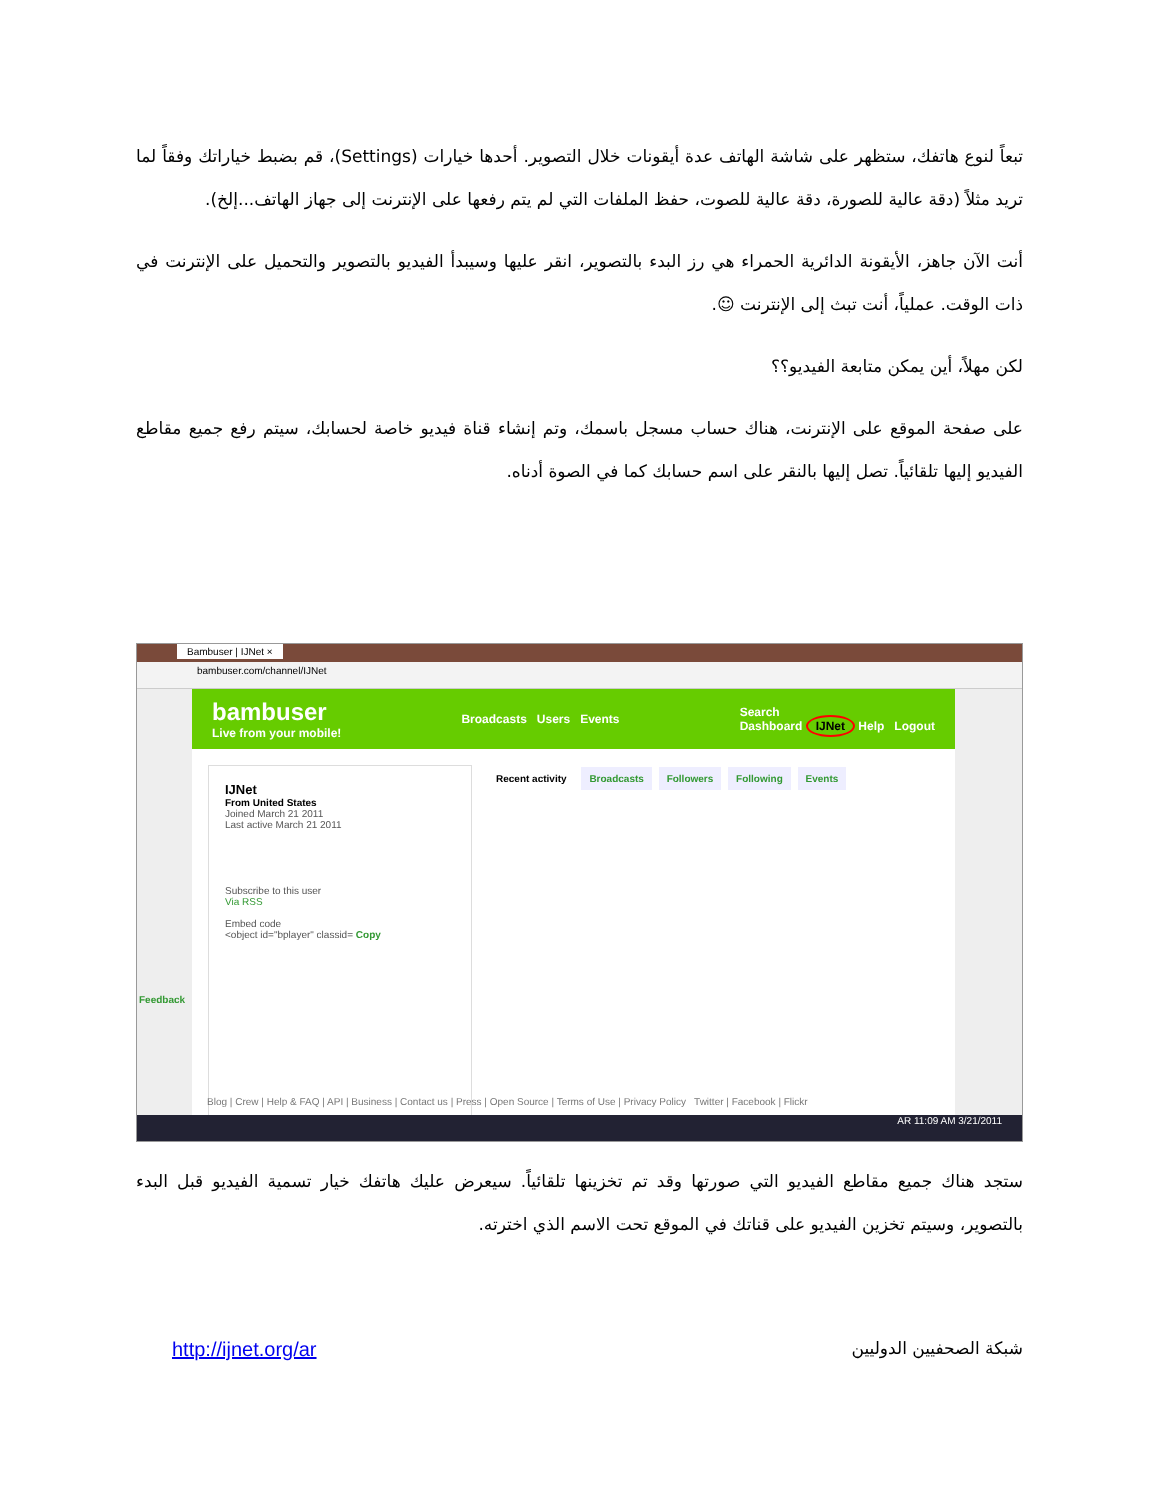تبعاً لنوع هاتفك، ستظهر على شاشة الهاتف عدة أيقونات خلال التصوير. أحدها خيارات (Settings)، قم بضبط خياراتك وفقاً لما تريد مثلاً (دقة عالية للصورة، دقة عالية للصوت، حفظ الملفات التي لم يتم رفعها على الإنترنت إلى جهاز الهاتف...إلخ).
أنت الآن جاهز، الأيقونة الدائرية الحمراء هي رز البدء بالتصوير، انقر عليها وسيبدأ الفيديو بالتصوير والتحميل على الإنترنت في ذات الوقت. عملياً، أنت تبث إلى الإنترنت ☺.
لكن مهلاً، أين يمكن متابعة الفيديو؟؟
على صفحة الموقع على الإنترنت، هناك حساب مسجل باسمك، وتم إنشاء قناة فيديو خاصة لحسابك، سيتم رفع جميع مقاطع الفيديو إليها تلقائياً. تصل إليها بالنقر على اسم حسابك كما في الصوة أدناه.
Bambuser | IJNet ×
bambuser.com/channel/IJNet
bambuser
Live from your mobile!
Broadcasts Users Events
Search
Dashboard IJNet Help Logout
IJNet
From United States
Joined March 21 2011
Last active March 21 2011
Subscribe to this user
Via RSS
Embed code
<object id="bplayer" classid= Copy
Recent activity Broadcasts Followers Following Events
Feedback
Blog | Crew | Help & FAQ | API | Business | Contact us | Press | Open Source | Terms of Use | Privacy Policy Twitter | Facebook | Flickr
AR 11:09 AM 3/21/2011
ستجد هناك جميع مقاطع الفيديو التي صورتها وقد تم تخزينها تلقائياً. سيعرض عليك هاتفك خيار تسمية الفيديو قبل البدء بالتصوير، وسيتم تخزين الفيديو على قناتك في الموقع تحت الاسم الذي اخترته.
http://ijnet.org/ar شبكة الصحفيين الدوليين